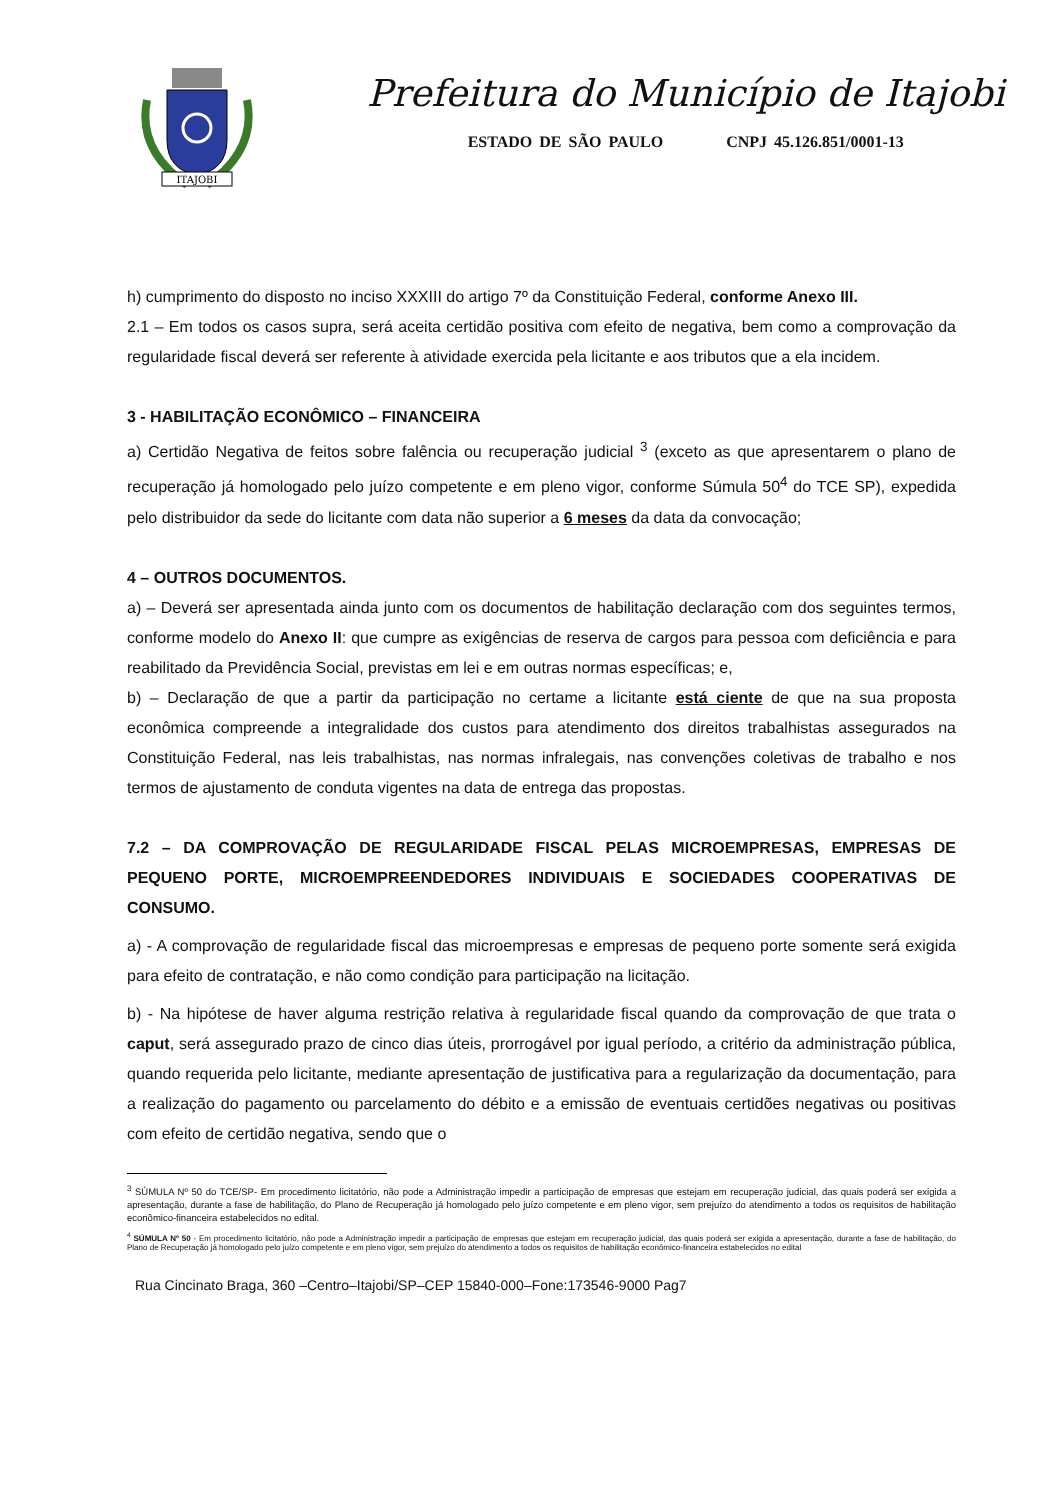ITAJOBI
Prefeitura do Município de Itajobi
ESTADO DE SÃO PAULO CNPJ 45.126.851/0001-13
h) cumprimento do disposto no inciso XXXIII do artigo 7º da Constituição Federal, conforme Anexo III.
2.1 – Em todos os casos supra, será aceita certidão positiva com efeito de negativa, bem como a comprovação da regularidade fiscal deverá ser referente à atividade exercida pela licitante e aos tributos que a ela incidem.
3 - HABILITAÇÃO ECONÔMICO – FINANCEIRA
a) Certidão Negativa de feitos sobre falência ou recuperação judicial <sup>3</sup> (exceto as que apresentarem o plano de recuperação já homologado pelo juízo competente e em pleno vigor, conforme Súmula 50<sup>4</sup> do TCE SP), expedida pelo distribuidor da sede do licitante com data não superior a 6 meses da data da convocação;
4 – OUTROS DOCUMENTOS.
a) – Deverá ser apresentada ainda junto com os documentos de habilitação declaração com dos seguintes termos, conforme modelo do Anexo II: que cumpre as exigências de reserva de cargos para pessoa com deficiência e para reabilitado da Previdência Social, previstas em lei e em outras normas específicas; e,
b) – Declaração de que a partir da participação no certame a licitante está ciente de que na sua proposta econômica compreende a integralidade dos custos para atendimento dos direitos trabalhistas assegurados na Constituição Federal, nas leis trabalhistas, nas normas infralegais, nas convenções coletivas de trabalho e nos termos de ajustamento de conduta vigentes na data de entrega das propostas.
7.2 – DA COMPROVAÇÃO DE REGULARIDADE FISCAL PELAS MICROEMPRESAS, EMPRESAS DE PEQUENO PORTE, MICROEMPREENDEDORES INDIVIDUAIS E SOCIEDADES COOPERATIVAS DE CONSUMO.
a) - A comprovação de regularidade fiscal das microempresas e empresas de pequeno porte somente será exigida para efeito de contratação, e não como condição para participação na licitação.
b) - Na hipótese de haver alguma restrição relativa à regularidade fiscal quando da comprovação de que trata o caput, será assegurado prazo de cinco dias úteis, prorrogável por igual período, a critério da administração pública, quando requerida pelo licitante, mediante apresentação de justificativa para a regularização da documentação, para a realização do pagamento ou parcelamento do débito e a emissão de eventuais certidões negativas ou positivas com efeito de certidão negativa, sendo que o
<sup>3</sup> SÚMULA Nº 50 do TCE/SP- Em procedimento licitatório, não pode a Administração impedir a participação de empresas que estejam em recuperação judicial, das quais poderá ser exigida a apresentação, durante a fase de habilitação, do Plano de Recuperação já homologado pelo juízo competente e em pleno vigor, sem prejuízo do atendimento a todos os requisitos de habilitação econômico-financeira estabelecidos no edital.
<sup>4</sup> SÚMULA Nº 50 - Em procedimento licitatório, não pode a Administração impedir a participação de empresas que estejam em recuperação judicial, das quais poderá ser exigida a apresentação, durante a fase de habilitação, do Plano de Recuperação já homologado pelo juízo competente e em pleno vigor, sem prejuízo do atendimento a todos os requisitos de habilitação econômico-financeira estabelecidos no edital
Rua Cincinato Braga, 360 –Centro–Itajobi/SP–CEP 15840-000–Fone:173546-9000 Pag7